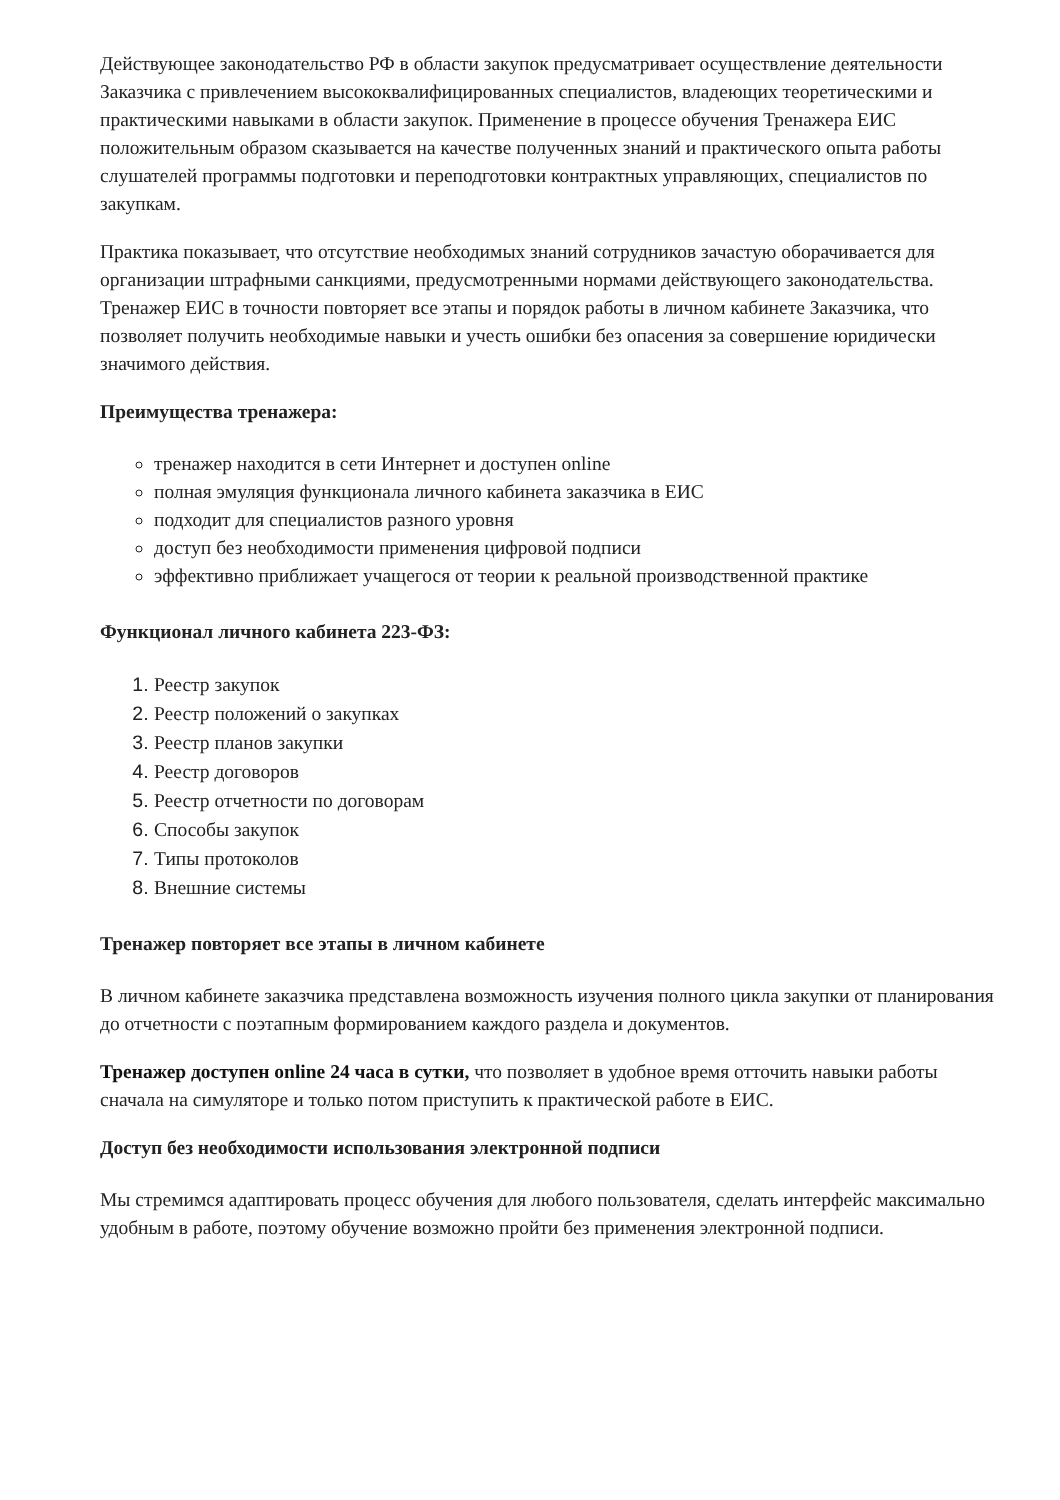Действующее законодательство РФ в области закупок предусматривает осуществление деятельности Заказчика с привлечением высококвалифицированных специалистов, владеющих теоретическими и практическими навыками в области закупок. Применение в процессе обучения Тренажера ЕИС положительным образом сказывается на качестве полученных знаний и практического опыта работы слушателей программы подготовки и переподготовки контрактных управляющих, специалистов по закупкам.
Практика показывает, что отсутствие необходимых знаний сотрудников зачастую оборачивается для организации штрафными санкциями, предусмотренными нормами действующего законодательства. Тренажер ЕИС в точности повторяет все этапы и порядок работы в личном кабинете Заказчика, что позволяет получить необходимые навыки и учесть ошибки без опасения за совершение юридически значимого действия.
Преимущества тренажера:
тренажер находится в сети Интернет и доступен online
полная эмуляция функционала личного кабинета заказчика в ЕИС
подходит для специалистов разного уровня
доступ без необходимости применения цифровой подписи
эффективно приближает учащегося от теории к реальной производственной практике
Функционал личного кабинета 223-ФЗ:
Реестр закупок
Реестр положений о закупках
Реестр планов закупки
Реестр договоров
Реестр отчетности по договорам
Способы закупок
Типы протоколов
Внешние системы
Тренажер повторяет все этапы в личном кабинете
В личном кабинете заказчика представлена возможность изучения полного цикла закупки от планирования до отчетности с поэтапным формированием каждого раздела и документов.
Тренажер доступен online 24 часа в сутки, что позволяет в удобное время отточить навыки работы сначала на симуляторе и только потом приступить к практической работе в ЕИС.
Доступ без необходимости использования электронной подписи
Мы стремимся адаптировать процесс обучения для любого пользователя, сделать интерфейс максимально удобным в работе, поэтому обучение возможно пройти без применения электронной подписи.